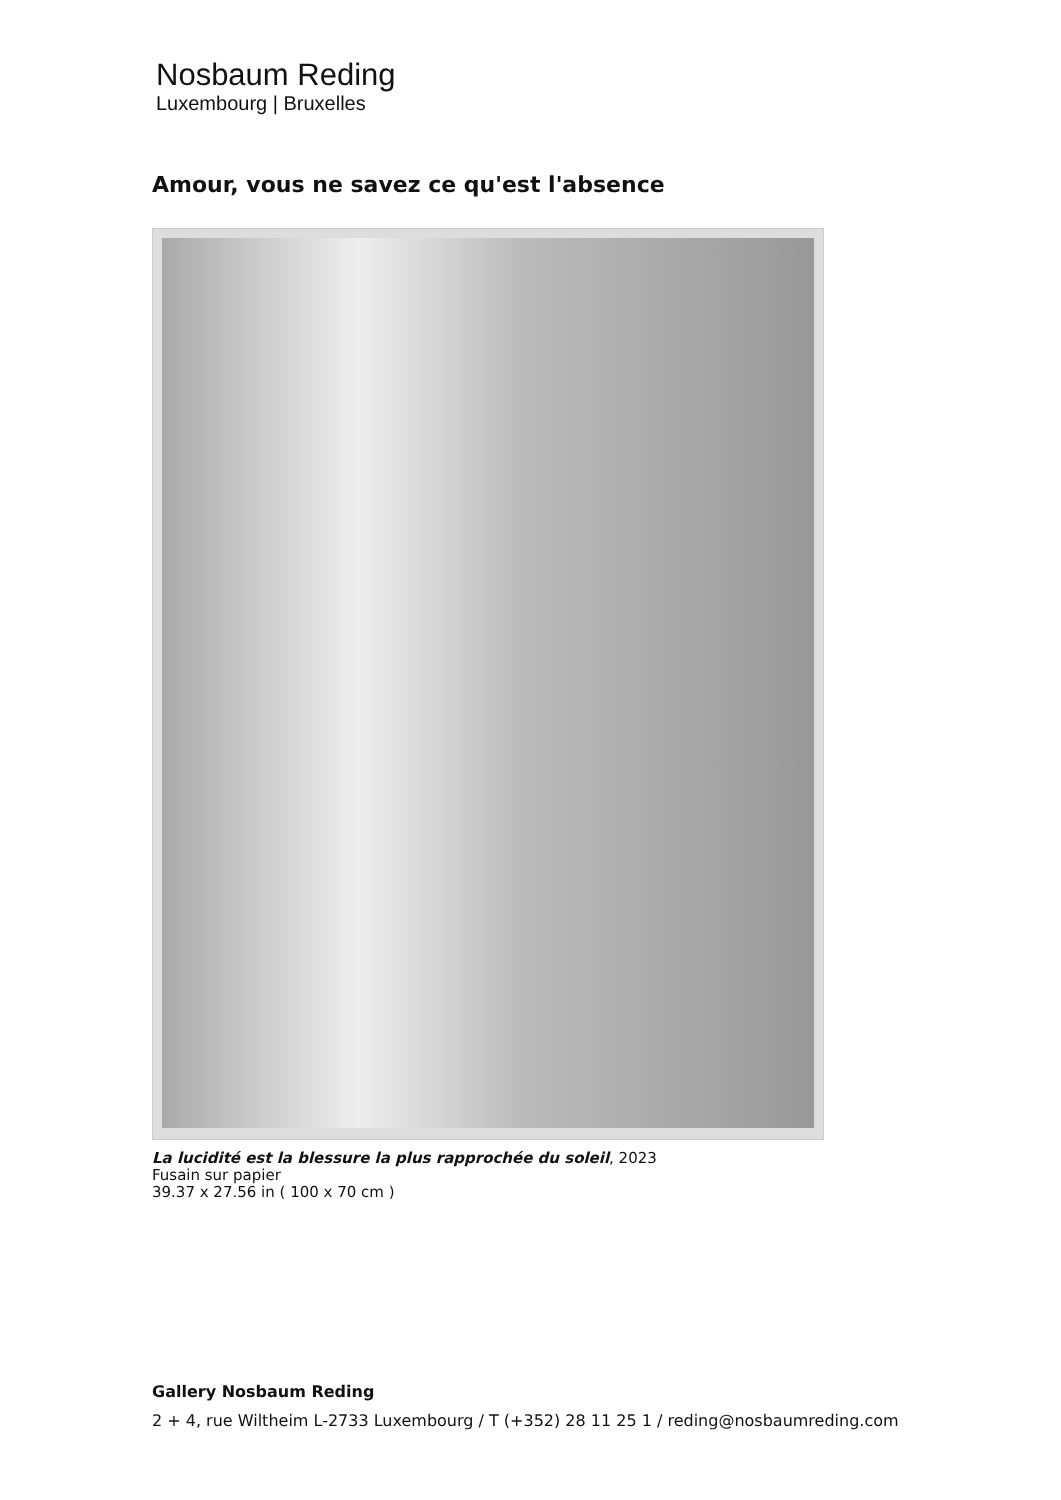Nosbaum Reding
Luxembourg | Bruxelles
Amour, vous ne savez ce qu'est l'absence
La lucidité est la blessure la plus rapprochée du soleil, 2023
Fusain sur papier
39.37 x 27.56 in ( 100 x 70 cm )
Gallery Nosbaum Reding
2 + 4, rue Wiltheim L-2733 Luxembourg / T (+352) 28 11 25 1 / reding@nosbaumreding.com